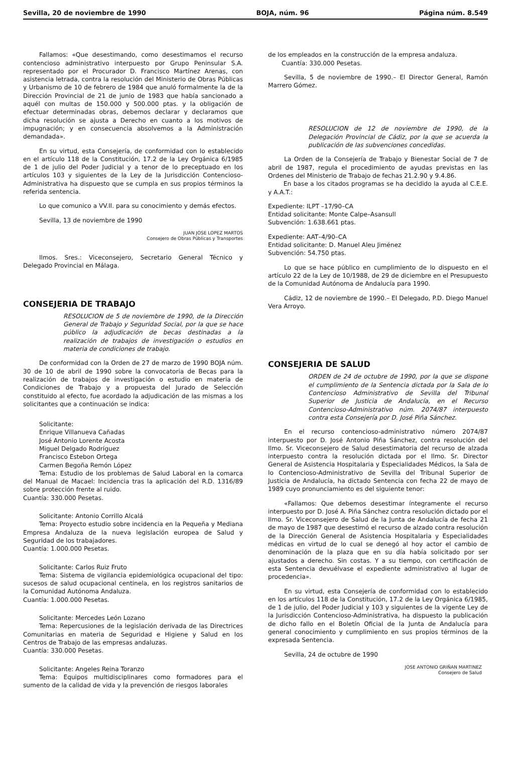Sevilla, 20 de noviembre de 1990 BOJA, núm. 96 Página núm. 8.549
Fallamos: «Que desestimando, como desestimamos el recurso contencioso administrativo interpuesto por Grupo Peninsular S.A. representado por el Procurador D. Francisco Martínez Arenas, con asistencia letrada, contra la resolución del Ministerio de Obras Públicas y Urbanismo de 10 de febrero de 1984 que anuló formalmente la de la Dirección Provincial de 21 de junio de 1983 que había sancionado a aquél con multas de 150.000 y 500.000 ptas. y la obligación de efectuar determinadas obras, debemos declarar y declaramos que dicha resolución se ajusta a Derecho en cuanto a los motivos de impugnación; y en consecuencia absolvemos a la Administración demandada».
En su virtud, esta Consejería, de conformidad con lo establecido en el artículo 118 de la Constitución, 17.2 de la Ley Orgánica 6/1985 de 1 de julio del Poder Judicial y a tenor de lo preceptuado en los artículos 103 y siguientes de la Ley de la Jurisdicción Contencioso-Administrativa ha dispuesto que se cumpla en sus propios términos la referida sentencia.
Lo que comunico a VV.II. para su conocimiento y demás efectos.
Sevilla, 13 de noviembre de 1990
JUAN JOSE LOPEZ MARTOS
Consejero de Obras Públicas y Transportes
Ilmos. Sres.: Viceconsejero, Secretario General Técnico y Delegado Provincial en Málaga.
CONSEJERIA DE TRABAJO
RESOLUCION de 5 de noviembre de 1990, de la Dirección General de Trabajo y Seguridad Social, por la que se hace público la adjudicación de becas destinadas a la realización de trabajos de investigación o estudios en materia de condiciones de trabajo.
De conformidad con la Orden de 27 de marzo de 1990 BOJA núm. 30 de 10 de abril de 1990 sobre la convocatoria de Becas para la realización de trabajos de investigación o estudio en materia de Condiciones de Trabajo y a propuesta del Jurado de Selección constituido al efecto, fue acordado la adjudicación de las mismas a los solicitantes que a continuación se indica:
Solicitante:
Enrique Villanueva Cañadas
José Antonio Lorente Acosta
Miguel Delgado Rodríguez
Francisco Estebon Ortega
Carmen Begoña Remón López
Tema: Estudio de los problemas de Salud Laboral en la comarca del Manual de Macael: Incidencia tras la aplicación del R.D. 1316/89 sobre protección frente al ruido.
Cuantía: 330.000 Pesetas.
Solicitante: Antonio Corrillo Alcalá
Tema: Proyecto estudio sobre incidencia en la Pequeña y Mediana Empresa Andaluza de la nueva legislación europea de Salud y Seguridad de los trabajadores.
Cuantía: 1.000.000 Pesetas.
Solicitante: Carlos Ruiz Fruto
Tema: Sistema de vigilancia epidemiológica ocupacional del tipo: sucesos de salud ocupacional centinela, en los registros sanitarios de la Comunidad Autónoma Andaluza.
Cuantía: 1.000.000 Pesetas.
Solicitante: Mercedes León Lozano
Tema: Repercusiones de la legislación derivada de las Directrices Comunitarias en materia de Seguridad e Higiene y Salud en los Centros de Trabajo de las empresas andaluzas.
Cuantía: 330.000 Pesetas.
Solicitante: Angeles Reina Toranzo
Tema: Equipos multidisciplinares como formadores para el sumento de la calidad de vida y la prevención de riesgos laborales
de los empleados en la construcción de la empresa andaluza.
Cuantía: 330.000 Pesetas.
Sevilla, 5 de noviembre de 1990.– El Director General, Ramón Marrero Gómez.
RESOLUCION de 12 de noviembre de 1990, de la Delegación Provincial de Cádiz, por la que se acuerda la publicación de las subvenciones concedidas.
La Orden de la Consejería de Trabajo y Bienestar Social de 7 de abril de 1987, regula el procedimiento de ayudas previstas en las Ordenes del Ministerio de Trabajo de fechas 21.2.90 y 9.4.86.
En base a los citados programas se ha decidido la ayuda al C.E.E. y A.A.T.:
Expediente: ILPT –17/90–CA
Entidad solicitante: Monte Calpe–Asansull
Subvención: 1.638.661 ptas.
Expediente: AAT–4/90–CA
Entidad solicitante: D. Manuel Aleu Jiménez
Subvención: 54.750 ptas.
Lo que se hace público en cumplimiento de lo dispuesto en el artículo 22 de la Ley de 10/1988, de 29 de diciembre en el Presupuesto de la Comunidad Autónoma de Andalucía para 1990.
Cádiz, 12 de noviembre de 1990.– El Delegado, P.D. Diego Manuel Vera Arroyo.
CONSEJERIA DE SALUD
ORDEN de 24 de octubre de 1990, por la que se dispone el cumplimiento de la Sentencia dictada por la Sala de lo Contencioso Administrativo de Sevilla del Tribunal Superior de Justicia de Andalucía, en el Recurso Contencioso-Administrativo núm. 2074/87 interpuesto contra esta Consejería por D. José Piña Sánchez.
En el recurso contencioso-administrativo número 2074/87 interpuesto por D. José Antonio Piña Sánchez, contra resolución del Ilmo. Sr. Viceconsejero de Salud desestimatoria del recurso de alzada interpuesto contra la resolución dictada por el Ilmo. Sr. Director General de Asistencia Hospitalaria y Especialidades Médicos, la Sala de lo Contencioso-Administrativo de Sevilla del Tribunal Superior de Justicia de Andalucía, ha dictado Sentencia con fecha 22 de mayo de 1989 cuyo pronunciamiento es del siguiente tenor:
«Fallamos: Que debemos desestimar íntegramente el recurso interpuesto por D. José A. Piña Sánchez contra resolución dictado por el Ilmo. Sr. Viceconsejero de Salud de la Junta de Andalucía de fecha 21 de mayo de 1987 que desestimó el recurso de alzado contra resolución de la Dirección General de Asistencia Hospitalaria y Especialidades médicas en virtud de lo cual se denegó al hoy actor el cambio de denominación de la plaza que en su día había solicitado por ser ajustados a derecho. Sin costas. Y a su tiempo, con certificación de esta Sentencia devuélvase el expediente administrativo al lugar de procedencia».
En su virtud, esta Consejería de conformidad con lo establecido en los artículos 118 de la Constitución, 17.2 de la Ley Orgánica 6/1985, de 1 de julio, del Poder Judicial y 103 y siguientes de la vigente Ley de la Jurisdicción Contencioso-Administrativa, ha dispuesto la publicación de dicho fallo en el Boletín Oficial de la Junta de Andalucía para general conocimiento y cumplimiento en sus propios términos de la expresada Sentencia.
Sevilla, 24 de octubre de 1990
JOSE ANTONIO GRIÑAN MARTINEZ
Consejero de Salud